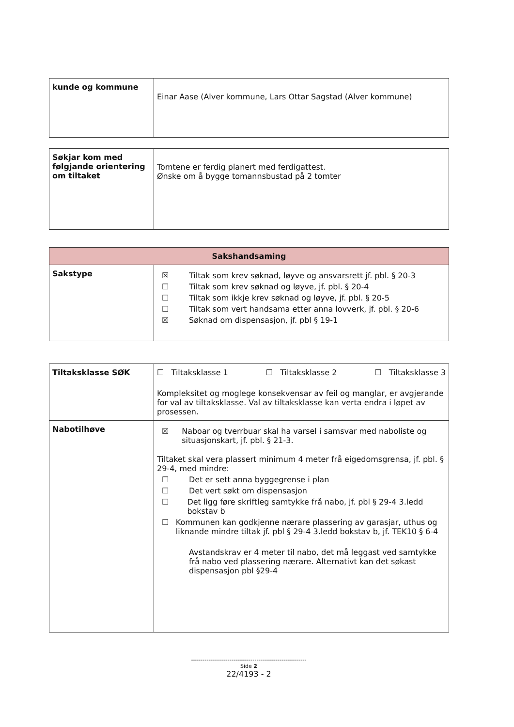| kunde og kommune | Einar Aase (Alver kommune, Lars Ottar Sagstad (Alver kommune) |
| Søkjar kom med følgjande orientering om tiltaket | Tomtene er ferdig planert med ferdigattest. Ønske om å bygge tomannsbustad på 2 tomter |
| Sakshandsaming | |
| --- | --- |
| Sakstype | ☒ Tiltak som krev søknad, løyve og ansvarsrett jf. pbl. § 20-3 ☐ Tiltak som krev søknad og løyve, jf. pbl. § 20-4 ☐ Tiltak som ikkje krev søknad og løyve, jf. pbl. § 20-5 ☐ Tiltak som vert handsama etter anna lovverk, jf. pbl. § 20-6 ☒ Søknad om dispensasjon, jf. pbl § 19-1 |
| Tiltaksklasse SØK | ☐ Tiltaksklasse 1 ☐ Tiltaksklasse 2 ☐ Tiltaksklasse 3 Kompleksitet og moglege konsekvensar av feil og manglar, er avgjerande for val av tiltaksklasse. Val av tiltaksklasse kan verta endra i løpet av prosessen. |
| Nabotilhøve | ☒ Naboar og tverrbuar skal ha varsel i samsvar med naboliste og situasjonskart, jf. pbl. § 21-3. Tiltaket skal vera plassert minimum 4 meter frå eigedomsgrensa, jf. pbl. § 29-4, med mindre: ☐ Det er sett anna byggegrense i plan ☐ Det vert søkt om dispensasjon ☐ Det ligg føre skriftleg samtykke frå nabo, jf. pbl § 29-4 3.ledd bokstav b ☐ Kommunen kan godkjenne nærare plassering av garasjar, uthus og liknande mindre tiltak jf. pbl § 29-4 3.ledd bokstav b, jf. TEK10 § 6-4 Avstandskrav er 4 meter til nabo, det må leggast ved samtykke frå nabo ved plassering nærare. Alternativt kan det søkast dispensasjon pbl §29-4 |
------------------------------------------------------------
Side 2
22/4193 - 2